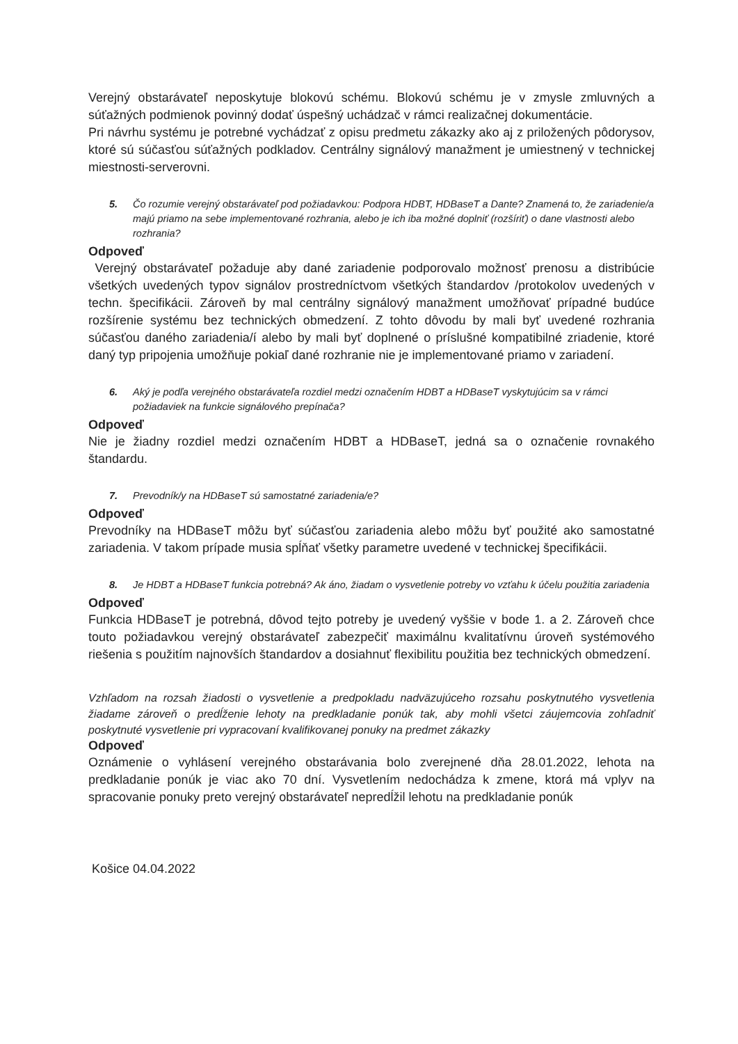Verejný obstarávateľ neposkytuje blokovú schému. Blokovú schému je v zmysle zmluvných a súťažných podmienok povinný dodať úspešný uchádzač v rámci realizačnej dokumentácie.
Pri návrhu systému je potrebné vychádzať z opisu predmetu zákazky ako aj z priložených pôdorysov, ktoré sú súčasťou súťažných podkladov. Centrálny signálový manažment je umiestnený v technickej miestnosti-serverovni.
5. Čo rozumie verejný obstarávateľ pod požiadavkou: Podpora HDBT, HDBaseT a Dante? Znamená to, že zariadenie/a majú priamo na sebe implementované rozhrania, alebo je ich iba možné doplniť (rozšíriť) o dane vlastnosti alebo rozhrania?
Odpoveď
Verejný obstarávateľ požaduje aby dané zariadenie podporovalo možnosť prenosu a distribúcie všetkých uvedených typov signálov prostredníctvom všetkých štandardov /protokolov uvedených v techn. špecifikácii. Zároveň by mal centrálny signálový manažment umožňovať prípadné budúce rozšírenie systému bez technických obmedzení. Z tohto dôvodu by mali byť uvedené rozhrania súčasťou daného zariadenia/í alebo by mali byť doplnené o príslušné kompatibilné zriadenie, ktoré daný typ pripojenia umožňuje pokiaľ dané rozhranie nie je implementované priamo v zariadení.
6. Aký je podľa verejného obstarávateľa rozdiel medzi označením HDBT a HDBaseT vyskytujúcim sa v rámci požiadaviek na funkcie signálového prepínača?
Odpoveď
Nie je žiadny rozdiel medzi označením HDBT a HDBaseT, jedná sa o označenie rovnakého štandardu.
7. Prevodník/y na HDBaseT sú samostatné zariadenia/e?
Odpoveď
Prevodníky na HDBaseT môžu byť súčasťou zariadenia alebo môžu byť použité ako samostatné zariadenia. V takom prípade musia spĺňať všetky parametre uvedené v technickej špecifikácii.
8. Je HDBT a HDBaseT funkcia potrebná? Ak áno, žiadam o vysvetlenie potreby vo vzťahu k účelu použitia zariadenia
Odpoveď
Funkcia HDBaseT je potrebná, dôvod tejto potreby je uvedený vyššie v bode 1. a 2. Zároveň chce touto požiadavkou verejný obstarávateľ zabezpečiť maximálnu kvalitatívnu úroveň systémového riešenia s použitím najnovších štandardov a dosiahnuť flexibilitu použitia bez technických obmedzení.
Vzhľadom na rozsah žiadosti o vysvetlenie a predpokladu nadväzujúceho rozsahu poskytnutého vysvetlenia žiadame zároveň o predĺženie lehoty na predkladanie ponúk tak, aby mohli všetci záujemcovia zohľadniť poskytnuté vysvetlenie pri vypracovaní kvalifikovanej ponuky na predmet zákazky
Odpoveď
Oznámenie o vyhlásení verejného obstarávania bolo zverejnené dňa 28.01.2022, lehota na predkladanie ponúk je viac ako 70 dní. Vysvetlením nedochádza k zmene, ktorá má vplyv na spracovanie ponuky preto verejný obstarávateľ nepredĺžil lehotu na predkladanie ponúk
Košice 04.04.2022